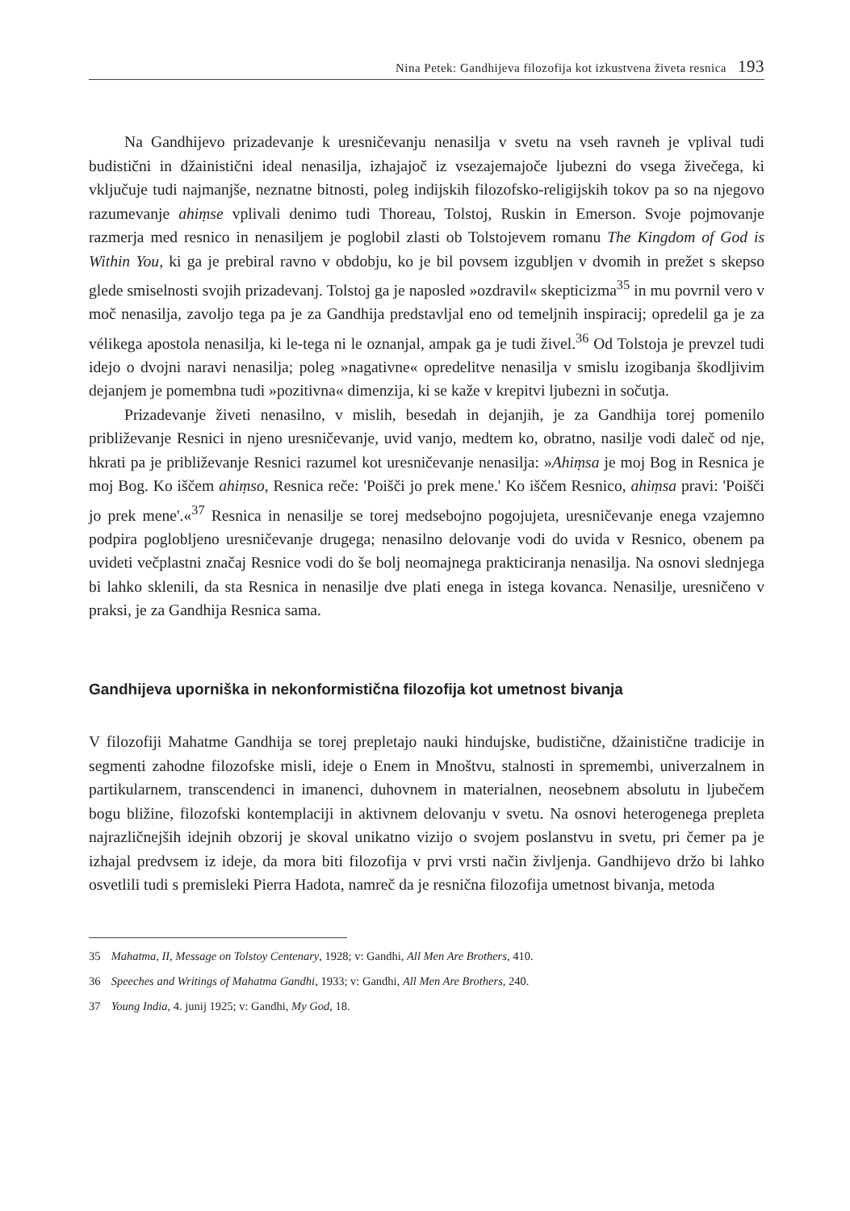Nina Petek: Gandhijeva filozofija kot izkustvena živeta resnica 193
Na Gandhijevo prizadevanje k uresničevanju nenasilja v svetu na vseh ravneh je vplival tudi budistični in džainistični ideal nenasilja, izhajajoč iz vsezajemajoče ljubezni do vsega živečega, ki vključuje tudi najmanjše, neznatne bitnosti, poleg indijskih filozofsko-religijskih tokov pa so na njegovo razumevanje ahiṃse vplivali denimo tudi Thoreau, Tolstoj, Ruskin in Emerson. Svoje pojmovanje razmerja med resnico in nenasiljem je poglobil zlasti ob Tolstojevem romanu The Kingdom of God is Within You, ki ga je prebiral ravno v obdobju, ko je bil povsem izgubljen v dvomih in prežet s skepso glede smiselnosti svojih prizadevanj. Tolstoj ga je naposled »ozdravil« skepticizma<sup>35</sup> in mu povrnil vero v moč nenasilja, zavoljo tega pa je za Gandhija predstavljal eno od temeljnih inspiracij; opredelil ga je za vélikega apostola nenasilja, ki le-tega ni le oznanjal, ampak ga je tudi živel.<sup>36</sup> Od Tolstoja je prevzel tudi idejo o dvojni naravi nenasilja; poleg »nagativne« opredelitve nenasilja v smislu izogibanja škodljivim dejanjem je pomembna tudi »pozitivna« dimenzija, ki se kaže v krepitvi ljubezni in sočutja.
Prizadevanje živeti nenasilno, v mislih, besedah in dejanjih, je za Gandhija torej pomenilo približevanje Resnici in njeno uresničevanje, uvid vanjo, medtem ko, obratno, nasilje vodi daleč od nje, hkrati pa je približevanje Resnici razumel kot uresničevanje nenasilja: »Ahiṃsa je moj Bog in Resnica je moj Bog. Ko iščem ahiṃso, Resnica reče: 'Poišči jo prek mene.' Ko iščem Resnico, ahiṃsa pravi: 'Poišči jo prek mene'.«<sup>37</sup> Resnica in nenasilje se torej medsebojno pogojujeta, uresničevanje enega vzajemno podpira poglobljeno uresničevanje drugega; nenasilno delovanje vodi do uvida v Resnico, obenem pa uvideti večplastni značaj Resnice vodi do še bolj neomajnega prakticiranja nenasilja. Na osnovi slednjega bi lahko sklenili, da sta Resnica in nenasilje dve plati enega in istega kovanca. Nenasilje, uresničeno v praksi, je za Gandhija Resnica sama.
Gandhijeva uporniška in nekonformistična filozofija kot umetnost bivanja
V filozofiji Mahatme Gandhija se torej prepletajo nauki hindujske, budistične, džainistične tradicije in segmenti zahodne filozofske misli, ideje o Enem in Mnoštvu, stalnosti in spremembi, univerzalnem in partikularnem, transcendenci in imanenci, duhovnem in materialnen, neosebnem absolutu in ljubečem bogu bližine, filozofski kontemplaciji in aktivnem delovanju v svetu. Na osnovi heterogenega prepleta najrazličnejših idejnih obzorij je skoval unikatno vizijo o svojem poslanstvu in svetu, pri čemer pa je izhajal predvsem iz ideje, da mora biti filozofija v prvi vrsti način življenja. Gandhijevo držo bi lahko osvetlili tudi s premisleki Pierra Hadota, namreč da je resnična filozofija umetnost bivanja, metoda
35 Mahatma, II, Message on Tolstoy Centenary, 1928; v: Gandhi, All Men Are Brothers, 410.
36 Speeches and Writings of Mahatma Gandhi, 1933; v: Gandhi, All Men Are Brothers, 240.
37 Young India, 4. junij 1925; v: Gandhi, My God, 18.